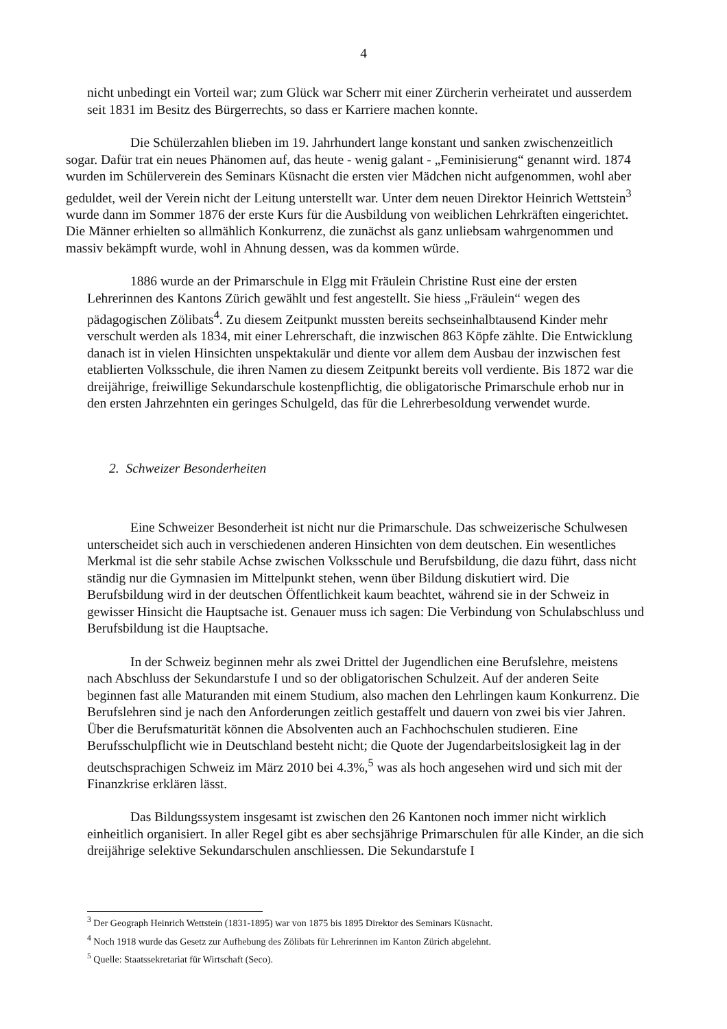4
nicht unbedingt ein Vorteil war; zum Glück war Scherr mit einer Zürcherin verheiratet und ausserdem seit 1831 im Besitz des Bürgerrechts, so dass er Karriere machen konnte.
Die Schülerzahlen blieben im 19. Jahrhundert lange konstant und sanken zwischenzeitlich sogar. Dafür trat ein neues Phänomen auf, das heute - wenig galant - „Feminisierung“ genannt wird. 1874 wurden im Schülerverein des Seminars Küsnacht die ersten vier Mädchen nicht aufgenommen, wohl aber geduldet, weil der Verein nicht der Leitung unterstellt war. Unter dem neuen Direktor Heinrich Wettstein<sup>3</sup> wurde dann im Sommer 1876 der erste Kurs für die Ausbildung von weiblichen Lehrkräften eingerichtet. Die Männer erhielten so allmählich Konkurrenz, die zunächst als ganz unliebsam wahrgenommen und massiv bekämpft wurde, wohl in Ahnung dessen, was da kommen würde.
1886 wurde an der Primarschule in Elgg mit Fräulein Christine Rust eine der ersten Lehrerinnen des Kantons Zürich gewählt und fest angestellt. Sie hiess „Fräulein“ wegen des pädagogischen Zölibats<sup>4</sup>. Zu diesem Zeitpunkt mussten bereits sechseinhalbtausend Kinder mehr verschult werden als 1834, mit einer Lehrerschaft, die inzwischen 863 Köpfe zählte. Die Entwicklung danach ist in vielen Hinsichten unspektakulär und diente vor allem dem Ausbau der inzwischen fest etablierten Volksschule, die ihren Namen zu diesem Zeitpunkt bereits voll verdiente. Bis 1872 war die dreijährige, freiwillige Sekundarschule kostenpflichtig, die obligatorische Primarschule erhob nur in den ersten Jahrzehnten ein geringes Schulgeld, das für die Lehrerbesoldung verwendet wurde.
2. Schweizer Besonderheiten
Eine Schweizer Besonderheit ist nicht nur die Primarschule. Das schweizerische Schulwesen unterscheidet sich auch in verschiedenen anderen Hinsichten von dem deutschen. Ein wesentliches Merkmal ist die sehr stabile Achse zwischen Volksschule und Berufsbildung, die dazu führt, dass nicht ständig nur die Gymnasien im Mittelpunkt stehen, wenn über Bildung diskutiert wird. Die Berufsbildung wird in der deutschen Öffentlichkeit kaum beachtet, während sie in der Schweiz in gewisser Hinsicht die Hauptsache ist. Genauer muss ich sagen: Die Verbindung von Schulabschluss und Berufsbildung ist die Hauptsache.
In der Schweiz beginnen mehr als zwei Drittel der Jugendlichen eine Berufslehre, meistens nach Abschluss der Sekundarstufe I und so der obligatorischen Schulzeit. Auf der anderen Seite beginnen fast alle Maturanden mit einem Studium, also machen den Lehrlingen kaum Konkurrenz. Die Berufslehren sind je nach den Anforderungen zeitlich gestaffelt und dauern von zwei bis vier Jahren. Über die Berufsmaturität können die Absolventen auch an Fachhochschulen studieren. Eine Berufsschulpflicht wie in Deutschland besteht nicht; die Quote der Jugendarbeitslosigkeit lag in der deutschsprachigen Schweiz im März 2010 bei 4.3%,<sup>5</sup> was als hoch angesehen wird und sich mit der Finanzkrise erklären lässt.
Das Bildungssystem insgesamt ist zwischen den 26 Kantonen noch immer nicht wirklich einheitlich organisiert. In aller Regel gibt es aber sechsjährige Primarschulen für alle Kinder, an die sich dreijährige selektive Sekundarschulen anschliessen. Die Sekundarstufe I
<sup>3</sup> Der Geograph Heinrich Wettstein (1831-1895) war von 1875 bis 1895 Direktor des Seminars Küsnacht.
<sup>4</sup> Noch 1918 wurde das Gesetz zur Aufhebung des Zölibats für Lehrerinnen im Kanton Zürich abgelehnt.
<sup>5</sup> Quelle: Staatssekretariat für Wirtschaft (Seco).